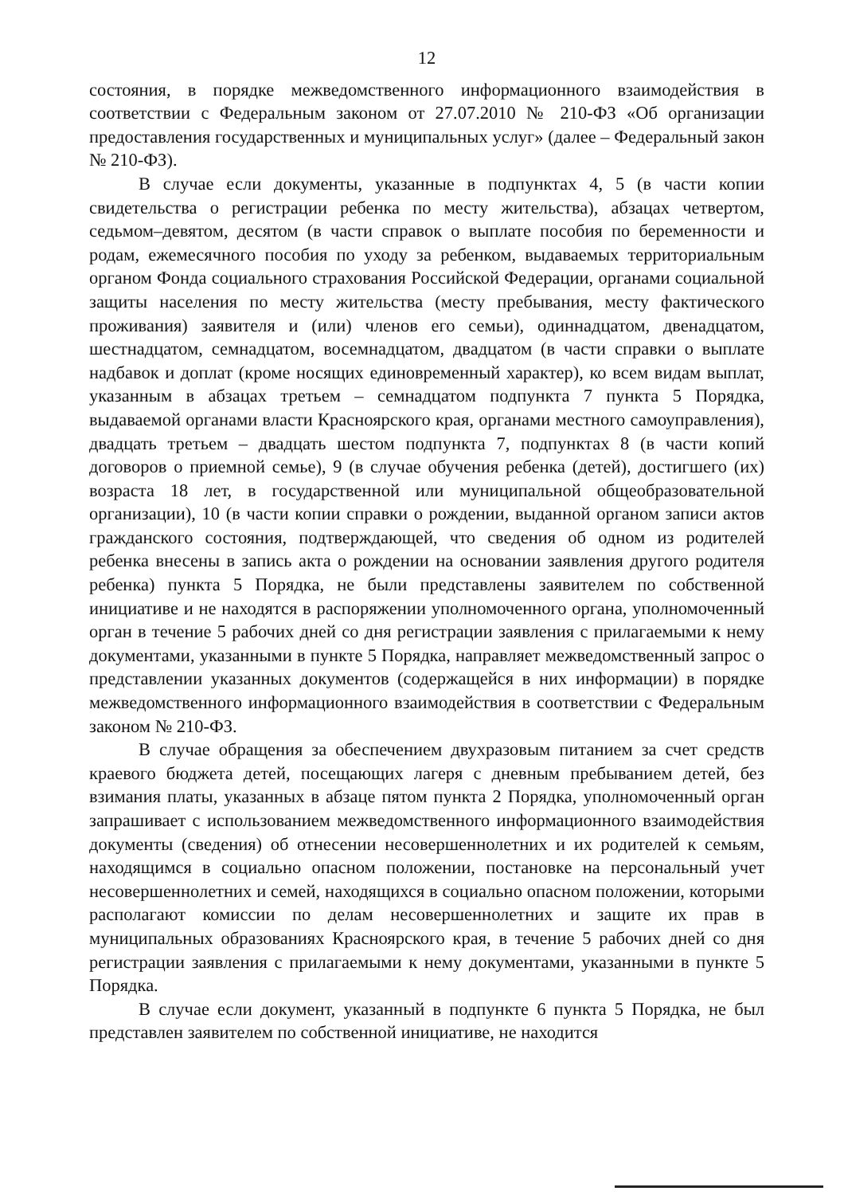12
состояния, в порядке межведомственного информационного взаимодействия в соответствии с Федеральным законом от 27.07.2010 № 210-ФЗ «Об организации предоставления государственных и муниципальных услуг» (далее – Федеральный закон № 210-ФЗ).
В случае если документы, указанные в подпунктах 4, 5 (в части копии свидетельства о регистрации ребенка по месту жительства), абзацах четвертом, седьмом–девятом, десятом (в части справок о выплате пособия по беременности и родам, ежемесячного пособия по уходу за ребенком, выдаваемых территориальным органом Фонда социального страхования Российской Федерации, органами социальной защиты населения по месту жительства (месту пребывания, месту фактического проживания) заявителя и (или) членов его семьи), одиннадцатом, двенадцатом, шестнадцатом, семнадцатом, восемнадцатом, двадцатом (в части справки о выплате надбавок и доплат (кроме носящих единовременный характер), ко всем видам выплат, указанным в абзацах третьем – семнадцатом подпункта 7 пункта 5 Порядка, выдаваемой органами власти Красноярского края, органами местного самоуправления), двадцать третьем – двадцать шестом подпункта 7, подпунктах 8 (в части копий договоров о приемной семье), 9 (в случае обучения ребенка (детей), достигшего (их) возраста 18 лет, в государственной или муниципальной общеобразовательной организации), 10 (в части копии справки о рождении, выданной органом записи актов гражданского состояния, подтверждающей, что сведения об одном из родителей ребенка внесены в запись акта о рождении на основании заявления другого родителя ребенка) пункта 5 Порядка, не были представлены заявителем по собственной инициативе и не находятся в распоряжении уполномоченного органа, уполномоченный орган в течение 5 рабочих дней со дня регистрации заявления с прилагаемыми к нему документами, указанными в пункте 5 Порядка, направляет межведомственный запрос о представлении указанных документов (содержащейся в них информации) в порядке межведомственного информационного взаимодействия в соответствии с Федеральным законом № 210-ФЗ.
В случае обращения за обеспечением двухразовым питанием за счет средств краевого бюджета детей, посещающих лагеря с дневным пребыванием детей, без взимания платы, указанных в абзаце пятом пункта 2 Порядка, уполномоченный орган запрашивает с использованием межведомственного информационного взаимодействия документы (сведения) об отнесении несовершеннолетних и их родителей к семьям, находящимся в социально опасном положении, постановке на персональный учет несовершеннолетних и семей, находящихся в социально опасном положении, которыми располагают комиссии по делам несовершеннолетних и защите их прав в муниципальных образованиях Красноярского края, в течение 5 рабочих дней со дня регистрации заявления с прилагаемыми к нему документами, указанными в пункте 5 Порядка.
В случае если документ, указанный в подпункте 6 пункта 5 Порядка, не был представлен заявителем по собственной инициативе, не находится